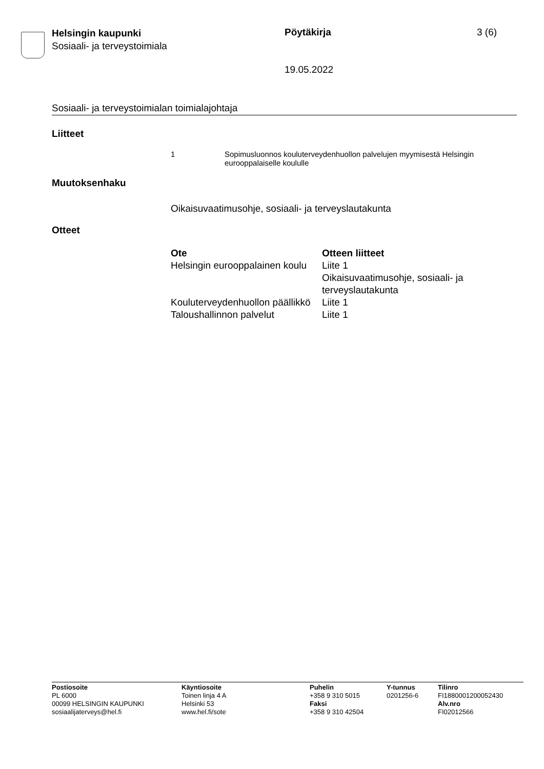Helsingin kaupunki
Sosiaali- ja terveystoimiala
Pöytäkirja 3 (6)
19.05.2022
Sosiaali- ja terveystoimialan toimialajohtaja
Liitteet
| 1 | Sopimusluonnos kouluterveydenhuollon palvelujen myymisestä Helsingin eurooppalaiselle koululle |
Muutoksenhaku
Oikaisuvaatimusohje, sosiaali- ja terveyslautakunta
Otteet
| Ote | Otteen liitteet |
| --- | --- |
| Helsingin eurooppalainen koulu | Liite 1 Oikaisuvaatimusohje, sosiaali- ja terveyslautakunta |
| Kouluterveydenhuollon päällikkö | Liite 1 |
| Taloushallinnon palvelut | Liite 1 |
| Postiosoite PL 6000 00099 HELSINGIN KAUPUNKI sosiaalijaterveys@hel.fi | Käyntiosoite Toinen linja 4 A Helsinki 53 www.hel.fi/sote | Puhelin +358 9 310 5015 Faksi +358 9 310 42504 | Y-tunnus 0201256-6 | Tilinro FI1880001200052430 Alv.nro FI02012566 |